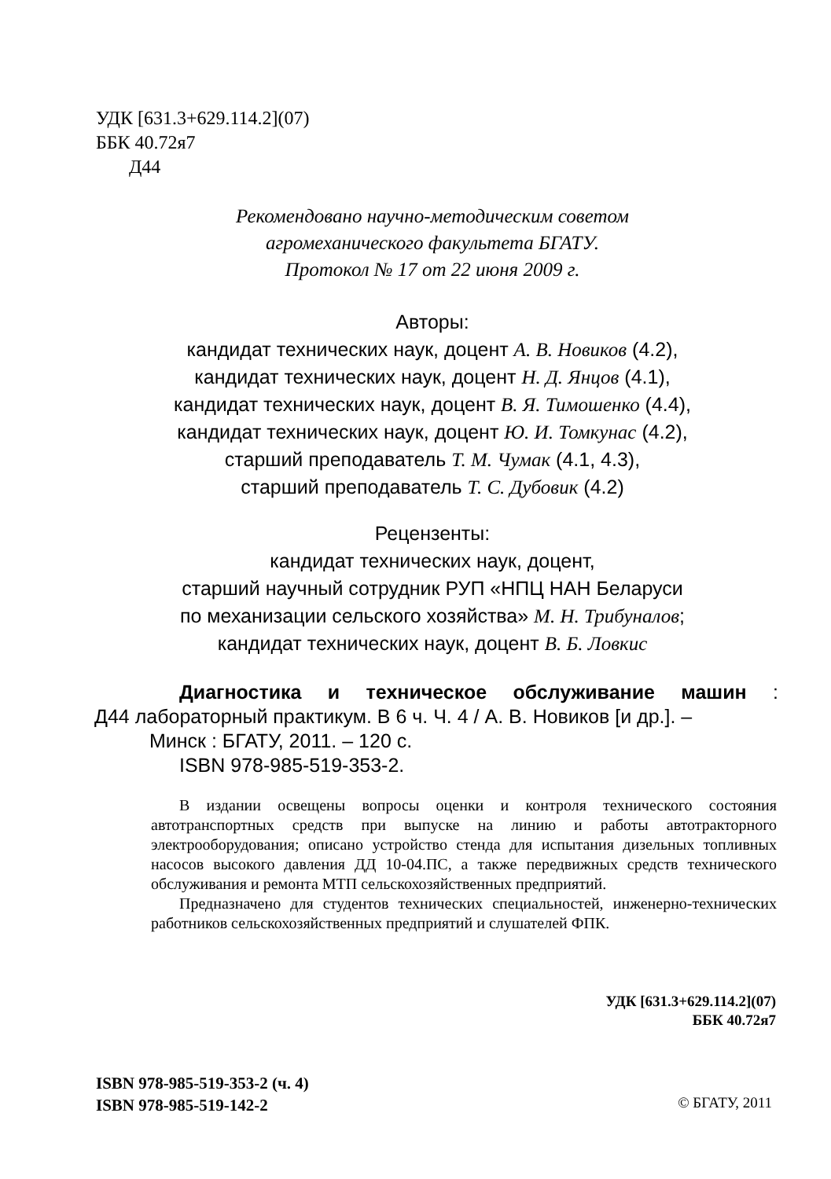УДК [631.3+629.114.2](07)
ББК 40.72я7
Д44
Рекомендовано научно-методическим советом
агромеханического факультета БГАТУ.
Протокол № 17 от 22 июня 2009 г.
Авторы:
кандидат технических наук, доцент А. В. Новиков (4.2),
кандидат технических наук, доцент Н. Д. Янцов (4.1),
кандидат технических наук, доцент В. Я. Тимошенко (4.4),
кандидат технических наук, доцент Ю. И. Томкунас (4.2),
старший преподаватель Т. М. Чумак (4.1, 4.3),
старший преподаватель Т. С. Дубовик (4.2)
Рецензенты:
кандидат технических наук, доцент,
старший научный сотрудник РУП «НПЦ НАН Беларуси
по механизации сельского хозяйства» М. Н. Трибуналов;
кандидат технических наук, доцент В. Б. Ловкис
Диагностика и техническое обслуживание машин :
Д44 лабораторный практикум. В 6 ч. Ч. 4 / А. В. Новиков [и др.]. –
Минск : БГАТУ, 2011. – 120 с.
ISBN 978-985-519-353-2.
В издании освещены вопросы оценки и контроля технического состояния автотранспортных средств при выпуске на линию и работы автотракторного электрооборудования; описано устройство стенда для испытания дизельных топливных насосов высокого давления ДД 10-04.ПС, а также передвижных средств технического обслуживания и ремонта МТП сельскохозяйственных предприятий.
Предназначено для студентов технических специальностей, инженерно-технических работников сельскохозяйственных предприятий и слушателей ФПК.
УДК [631.3+629.114.2](07)
ББК 40.72я7
ISBN 978-985-519-353-2 (ч. 4)
ISBN 978-985-519-142-2
© БГАТУ, 2011